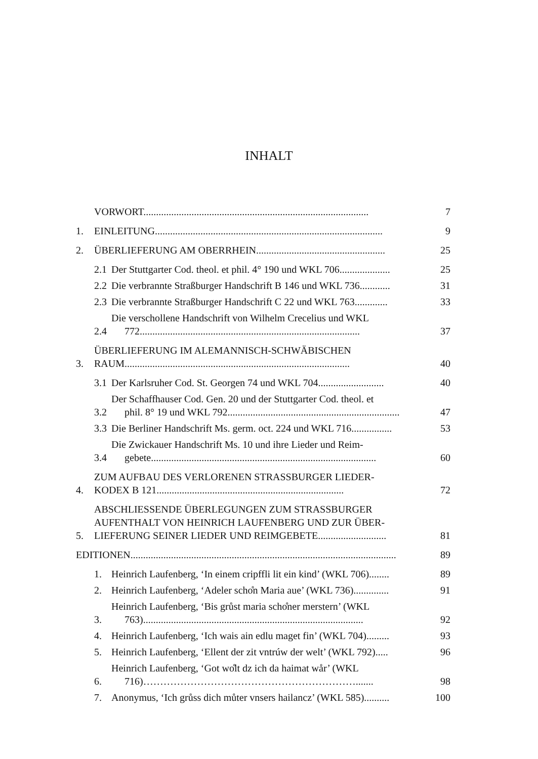INHALT
VORWORT......................................................................................... 7
1. EINLEITUNG.......................................................................................... 9
2. ÜBERLIEFERUNG AM OBERRHEIN................................................... 25
2.1 Der Stuttgarter Cod. theol. et phil. 4° 190 und WKL 706.................... 25
2.2 Die verbrannte Straßburger Handschrift B 146 und WKL 736............ 31
2.3 Die verbrannte Straßburger Handschrift C 22 und WKL 763............. 33
2.4 Die verschollene Handschrift von Wilhelm Crecelius und WKL
772....................................................................................... 37
3. ÜBERLIEFERUNG IM ALEMANNISCH-SCHWÄBISCHEN
RAUM......................................................................................... 40
3.1 Der Karlsruher Cod. St. Georgen 74 und WKL 704.......................... 40
3.2 Der Schaffhauser Cod. Gen. 20 und der Stuttgarter Cod. theol. et
phil. 8° 19 und WKL 792.................................................................... 47
3.3 Die Berliner Handschrift Ms. germ. oct. 224 und WKL 716................ 53
3.4 Die Zwickauer Handschrift Ms. 10 und ihre Lieder und Reim-
gebete......................................................................................... 60
4. ZUM AUFBAU DES VERLORENEN STRASSBURGER LIEDER-
KODEX B 121.......................................................................... 72
5. ABSCHLIESSENDE ÜBERLEGUNGEN ZUM STRASSBURGER
AUFENTHALT VON HEINRICH LAUFENBERG UND ZUR ÜBER-
LIEFERUNG SEINER LIEDER UND REIMGEBETE........................... 81
EDITIONEN......................................................................................................... 89
1. Heinrich Laufenberg, ‘In einem cripffli lit ein kind’ (WKL 706)........ 89
2. Heinrich Laufenberg, ‘Adeler scho̊n Maria aue’ (WKL 736).............. 91
3. Heinrich Laufenberg, ‘Bis grůst maria scho̊ner merstern’ (WKL
763)....................................................................................... 92
4. Heinrich Laufenberg, ‘Ich wais ain edlu maget fin’ (WKL 704)......... 93
5. Heinrich Laufenberg, ‘Ellent der zit vntrúw der welt’ (WKL 792)..... 96
6. Heinrich Laufenberg, ‘Got wo̊lt dz ich da haimat wår’ (WKL
716)………………………………………………………....... 98
7. Anonymus, ‘Ich grůss dich můter vnsers hailancz’ (WKL 585).......... 100